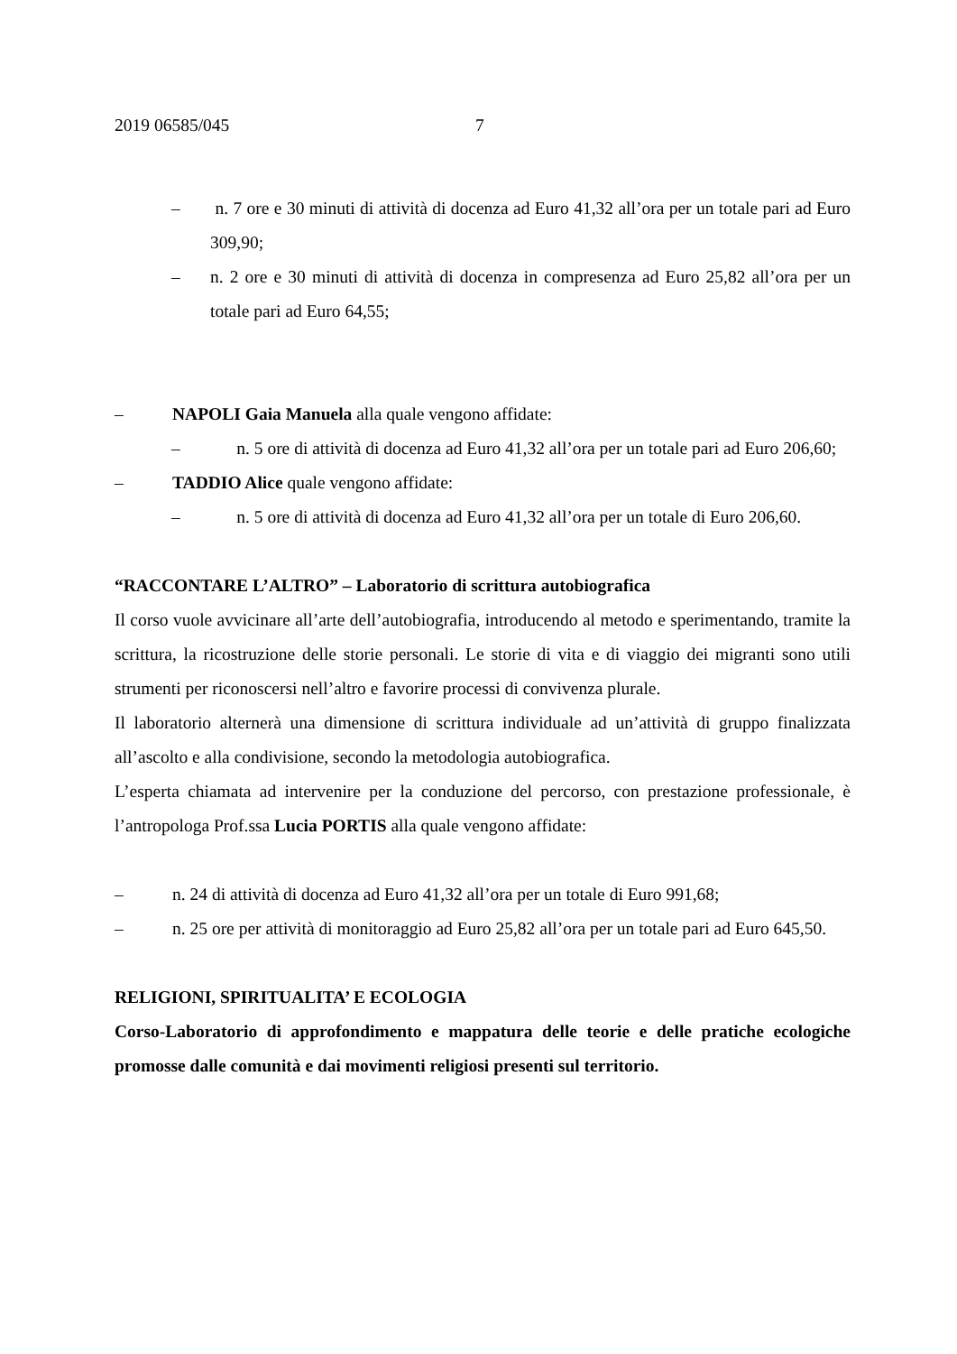2019 06585/045 7
– n. 7 ore e 30 minuti di attività di docenza ad Euro 41,32 all’ora per un totale pari ad Euro 309,90;
– n. 2 ore e 30 minuti di attività di docenza in compresenza ad Euro 25,82 all’ora per un totale pari ad Euro 64,55;
– NAPOLI Gaia Manuela alla quale vengono affidate:
– n. 5 ore di attività di docenza ad Euro 41,32 all’ora per un totale pari ad Euro 206,60;
– TADDIO Alice quale vengono affidate:
– n. 5 ore di attività di docenza ad Euro 41,32 all’ora per un totale di Euro 206,60.
“RACCONTARE L’ALTRO” – Laboratorio di scrittura autobiografica
Il corso vuole avvicinare all’arte dell’autobiografia, introducendo al metodo e sperimentando, tramite la scrittura, la ricostruzione delle storie personali. Le storie di vita e di viaggio dei migranti sono utili strumenti per riconoscersi nell’altro e favorire processi di convivenza plurale.
Il laboratorio alternerà una dimensione di scrittura individuale ad un’attività di gruppo finalizzata all’ascolto e alla condivisione, secondo la metodologia autobiografica.
L’esperta chiamata ad intervenire per la conduzione del percorso, con prestazione professionale, è l’antropologa Prof.ssa Lucia PORTIS alla quale vengono affidate:
– n. 24 di attività di docenza ad Euro 41,32 all’ora per un totale di Euro 991,68;
– n. 25 ore per attività di monitoraggio ad Euro 25,82 all’ora per un totale pari ad Euro 645,50.
RELIGIONI, SPIRITUALITA’ E ECOLOGIA
Corso-Laboratorio di approfondimento e mappatura delle teorie e delle pratiche ecologiche promosse dalle comunità e dai movimenti religiosi presenti sul territorio.